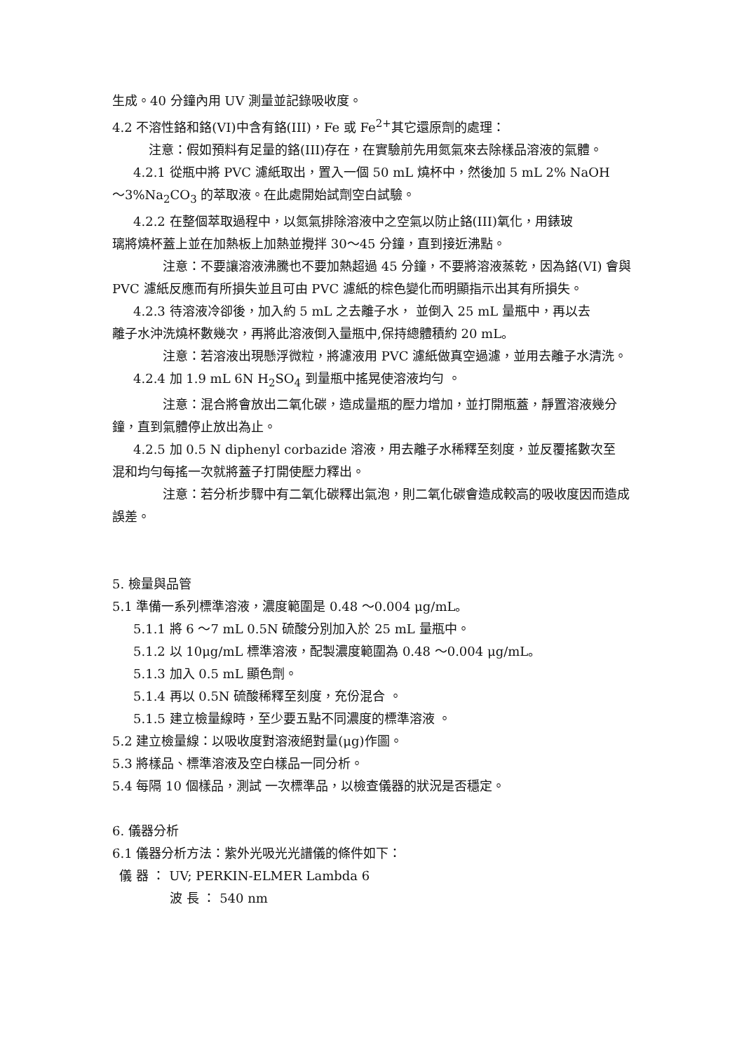生成。40 分鐘內用 UV 測量並記錄吸收度。
4.2 不溶性鉻和鉻(VI)中含有鉻(III)，Fe 或 Fe<sup>2+</sup>其它還原劑的處理：
注意：假如預料有足量的鉻(III)存在，在實驗前先用氮氣來去除樣品溶液的氣體。
4.2.1 從瓶中將 PVC 濾紙取出，置入一個 50 mL 燒杯中，然後加 5 mL 2% NaOH
～3%Na<sub>2</sub>CO<sub>3</sub> 的萃取液。在此處開始試劑空白試驗。
4.2.2 在整個萃取過程中，以氮氣排除溶液中之空氣以防止鉻(III)氧化，用錶玻
璃將燒杯蓋上並在加熱板上加熱並攪拌 30～45 分鐘，直到接近沸點。
注意：不要讓溶液沸騰也不要加熱超過 45 分鐘，不要將溶液蒸乾，因為鉻(VI) 會與 PVC 濾紙反應而有所損失並且可由 PVC 濾紙的棕色變化而明顯指示出其有所損失。
4.2.3 待溶液冷卻後，加入約 5 mL 之去離子水， 並倒入 25 mL 量瓶中，再以去
離子水沖洗燒杯數幾次，再將此溶液倒入量瓶中,保持總體積約 20 mL。
注意：若溶液出現懸浮微粒，將濾液用 PVC 濾紙做真空過濾，並用去離子水清洗。
4.2.4 加 1.9 mL 6N H<sub>2</sub>SO<sub>4</sub> 到量瓶中搖晃使溶液均勻 。
注意：混合將會放出二氧化碳，造成量瓶的壓力增加，並打開瓶蓋，靜置溶液幾分鐘，直到氣體停止放出為止。
4.2.5 加 0.5 N diphenyl corbazide 溶液，用去離子水稀釋至刻度，並反覆搖數次至
混和均勻每搖一次就將蓋子打開使壓力釋出。
注意：若分析步驟中有二氧化碳釋出氣泡，則二氧化碳會造成較高的吸收度因而造成誤差。
5. 檢量與品管
5.1 準備一系列標準溶液，濃度範圍是 0.48 ～0.004 μg/mL。
5.1.1 將 6 ～7 mL 0.5N 硫酸分別加入於 25 mL 量瓶中。
5.1.2 以 10μg/mL 標準溶液，配製濃度範圍為 0.48 ～0.004 μg/mL。
5.1.3 加入 0.5 mL 顯色劑。
5.1.4 再以 0.5N 硫酸稀釋至刻度，充份混合 。
5.1.5 建立檢量線時，至少要五點不同濃度的標準溶液 。
5.2 建立檢量線：以吸收度對溶液絕對量(μg)作圖。
5.3 將樣品、標準溶液及空白樣品一同分析。
5.4 每隔 10 個樣品，測試 一次標準品，以檢查儀器的狀況是否穩定。
6. 儀器分析
6.1 儀器分析方法：紫外光吸光光譜儀的條件如下：
儀 器 ： UV; PERKIN-ELMER Lambda 6
波 長 ： 540 nm